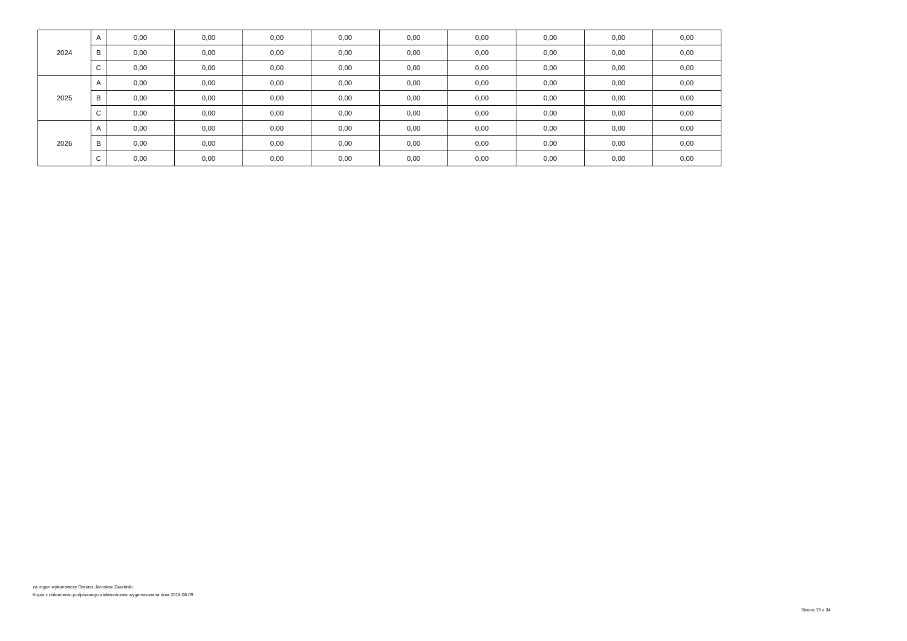| 2024 | A | 0,00 | 0,00 | 0,00 | 0,00 | 0,00 | 0,00 | 0,00 | 0,00 | 0,00 |
| | B | 0,00 | 0,00 | 0,00 | 0,00 | 0,00 | 0,00 | 0,00 | 0,00 | 0,00 |
| | C | 0,00 | 0,00 | 0,00 | 0,00 | 0,00 | 0,00 | 0,00 | 0,00 | 0,00 |
| 2025 | A | 0,00 | 0,00 | 0,00 | 0,00 | 0,00 | 0,00 | 0,00 | 0,00 | 0,00 |
| | B | 0,00 | 0,00 | 0,00 | 0,00 | 0,00 | 0,00 | 0,00 | 0,00 | 0,00 |
| | C | 0,00 | 0,00 | 0,00 | 0,00 | 0,00 | 0,00 | 0,00 | 0,00 | 0,00 |
| 2026 | A | 0,00 | 0,00 | 0,00 | 0,00 | 0,00 | 0,00 | 0,00 | 0,00 | 0,00 |
| | B | 0,00 | 0,00 | 0,00 | 0,00 | 0,00 | 0,00 | 0,00 | 0,00 | 0,00 |
| | C | 0,00 | 0,00 | 0,00 | 0,00 | 0,00 | 0,00 | 0,00 | 0,00 | 0,00 |
za organ wykonawczy Dariusz Jarosław Zwoliński
Kopia z dokumentu podpisanego elektronicznie wygenerowana dnia 2018.08.09
Strona 19 z 34